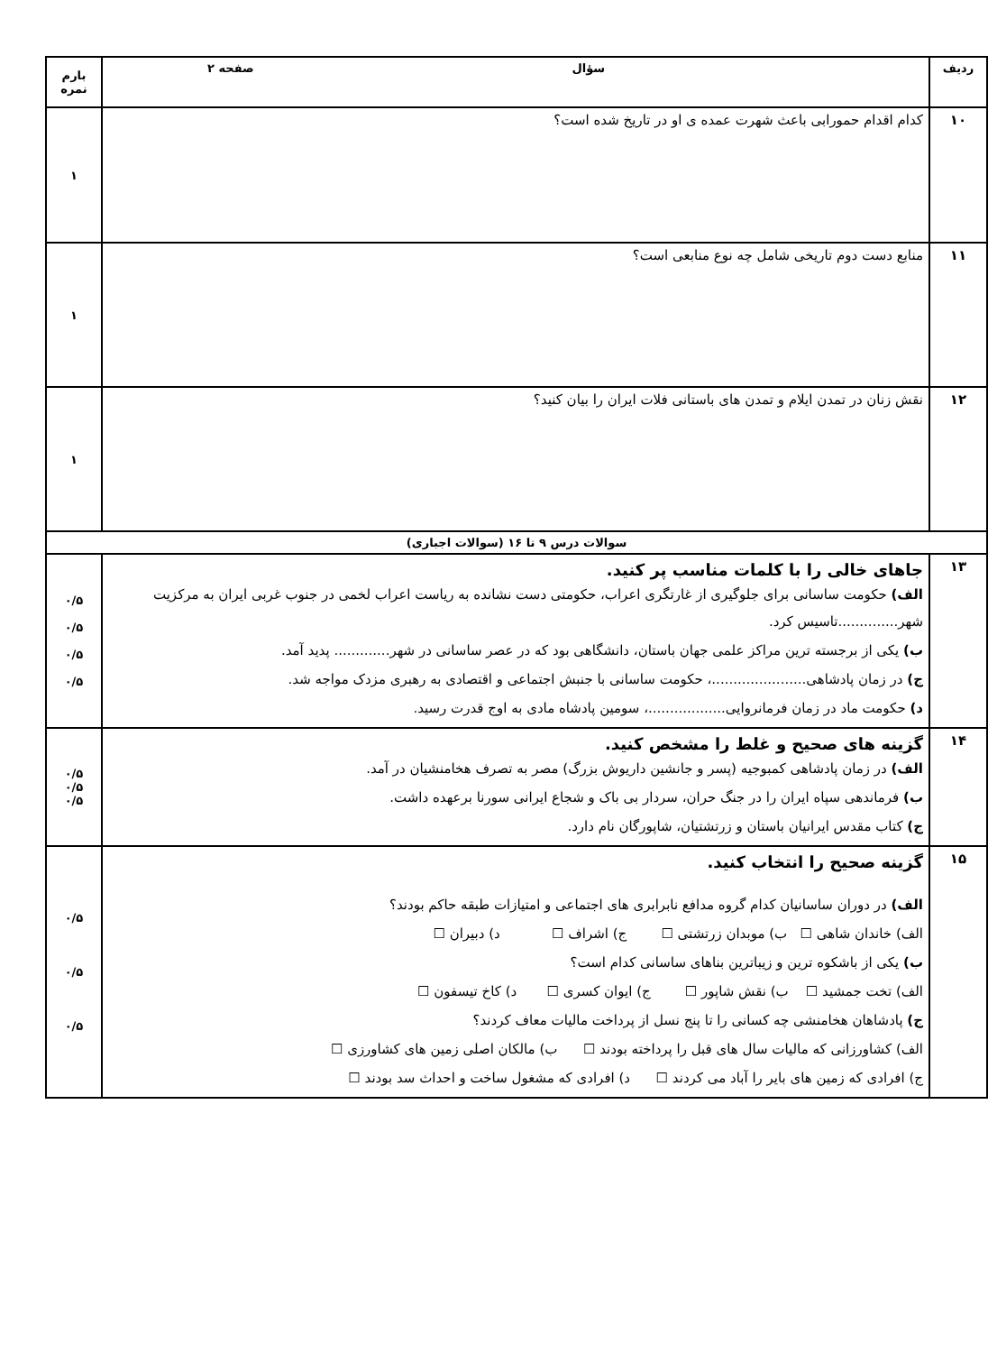| ردیف | سؤال صفحه ۲ | بارم نمره |
| --- | --- | --- |
| ۱۰ | کدام اقدام حمورابی باعث شهرت عمده ی او در تاریخ شده است؟ | ۱ |
| ۱۱ | منابع دست دوم تاریخی شامل چه نوع منابعی است؟ | ۱ |
| ۱۲ | نقش زنان در تمدن ایلام و تمدن های باستانی فلات ایران را بیان کنید؟ | ۱ |
| سوالات درس ۹ تا ۱۶ (سوالات اجباری) | | |
| ۱۳ | جاهای خالی را با کلمات مناسب پر کنید. الف) حکومت ساسانی برای جلوگیری از غارتگری اعراب، حکومتی دست نشانده به ریاست اعراب لخمی در جنوب غربی ایران به مرکزیت شهر..............تاسیس کرد. ب) یکی از برجسته ترین مراکز علمی جهان باستان، دانشگاهی بود که در عصر ساسانی در شهر............. پدید آمد. ج) در زمان پادشاهی......................، حکومت ساسانی با جنبش اجتماعی و اقتصادی به رهبری مزدک مواجه شد. د) حکومت ماد در زمان فرمانروایی..................، سومین پادشاه مادی به اوج قدرت رسید. | ۰/۵ ۰/۵ ۰/۵ ۰/۵ |
| ۱۴ | گزینه های صحیح و غلط را مشخص کنید. الف) در زمان پادشاهی کمبوجیه (پسر و جانشین داریوش بزرگ) مصر به تصرف هخامنشیان در آمد. ب) فرماندهی سپاه ایران را در جنگ حران، سردار بی باک و شجاع ایرانی سورنا برعهده داشت. ج) کتاب مقدس ایرانیان باستان و زرتشتیان، شاپورگان نام دارد. | ۰/۵ ۰/۵ ۰/۵ |
| ۱۵ | گزینه صحیح را انتخاب کنید. الف) در دوران ساسانیان کدام گروه مدافع نابرابری های اجتماعی و امتیازات طبقه حاکم بودند؟ الف) خاندان شاهی ☐ ب) موبدان زرتشتی ☐ ج) اشراف ☐ د) دبیران ☐ ب) یکی از باشکوه ترین و زیباترین بناهای ساسانی کدام است؟ الف) تخت جمشید ☐ ب) نقش شاپور ☐ ج) ایوان کسری ☐ د) کاخ تیسفون ☐ ج) پادشاهان هخامنشی چه کسانی را تا پنج نسل از پرداخت مالیات معاف کردند؟ الف) کشاورزانی که مالیات سال های قبل را پرداخته بودند ☐ ب) مالکان اصلی زمین های کشاورزی ☐ ج) افرادی که زمین های بایر را آباد می کردند ☐ د) افرادی که مشغول ساخت و احداث سد بودند ☐ | ۰/۵ ۰/۵ ۰/۵ |